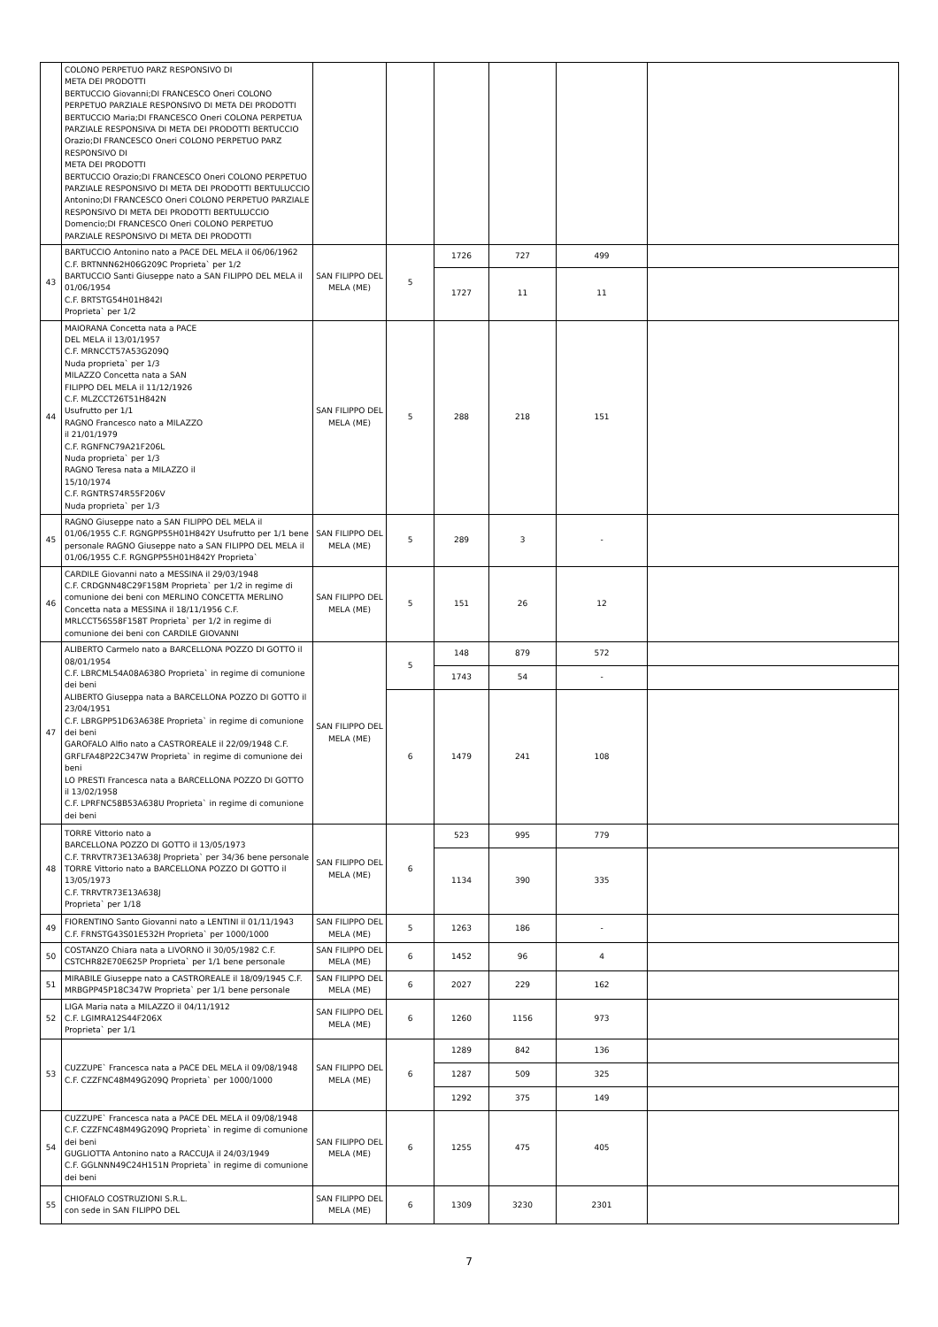| | COLONO PERPETUO PARZ RESPONSIVO DI META DEI PRODOTTI BERTUCCIO Giovanni;DI FRANCESCO Oneri COLONO PERPETUO PARZIALE RESPONSIVO DI META DEI PRODOTTI BERTUCCIO Maria;DI FRANCESCO Oneri COLONA PERPETUA PARZIALE RESPONSIVA DI META DEI PRODOTTI BERTUCCIO Orazio;DI FRANCESCO Oneri COLONO PERPETUO PARZ RESPONSIVO DI META DEI PRODOTTI BERTUCCIO Orazio;DI FRANCESCO Oneri COLONO PERPETUO PARZIALE RESPONSIVO DI META DEI PRODOTTI BERTULUCCIO Antonino;DI FRANCESCO Oneri COLONO PERPETUO PARZIALE RESPONSIVO DI META DEI PRODOTTI BERTULUCCIO Domencio;DI FRANCESCO Oneri COLONO PERPETUO PARZIALE RESPONSIVO DI META DEI PRODOTTI | | | | | | |
| 43 | BARTUCCIO Antonino nato a PACE DEL MELA il 06/06/1962 C.F. BRTNNN62H06G209C Proprieta` per 1/2 BARTUCCIO Santi Giuseppe nato a SAN FILIPPO DEL MELA il 01/06/1954 C.F. BRTSTG54H01H842I Proprieta` per 1/2 | SAN FILIPPO DEL MELA (ME) | 5 | 1726 | 727 | 499 | |
| | | | | 1727 | 11 | 11 | |
| 44 | MAIORANA Concetta nata a PACE DEL MELA il 13/01/1957 C.F. MRNCCT57A53G209Q Nuda proprieta` per 1/3 MILAZZO Concetta nata a SAN FILIPPO DEL MELA il 11/12/1926 C.F. MLZCCT26T51H842N Usufrutto per 1/1 RAGNO Francesco nato a MILAZZO il 21/01/1979 C.F. RGNFNC79A21F206L Nuda proprieta` per 1/3 RAGNO Teresa nata a MILAZZO il 15/10/1974 C.F. RGNTRS74R55F206V Nuda proprieta` per 1/3 | SAN FILIPPO DEL MELA (ME) | 5 | 288 | 218 | 151 | |
| 45 | RAGNO Giuseppe nato a SAN FILIPPO DEL MELA il 01/06/1955 C.F. RGNGPP55H01H842Y Usufrutto per 1/1 bene personale RAGNO Giuseppe nato a SAN FILIPPO DEL MELA il 01/06/1955 C.F. RGNGPP55H01H842Y Proprieta` | SAN FILIPPO DEL MELA (ME) | 5 | 289 | 3 | - | |
| 46 | CARDILE Giovanni nato a MESSINA il 29/03/1948 C.F. CRDGNN48C29F158M Proprieta` per 1/2 in regime di comunione dei beni con MERLINO CONCETTA MERLINO Concetta nata a MESSINA il 18/11/1956 C.F. MRLCCT56S58F158T Proprieta` per 1/2 in regime di comunione dei beni con CARDILE GIOVANNI | SAN FILIPPO DEL MELA (ME) | 5 | 151 | 26 | 12 | |
| 47 | ALIBERTO Carmelo nato a BARCELLONA POZZO DI GOTTO il 08/01/1954 C.F. LBRCML54A08A638O Proprieta` in regime di comunione dei beni ALIBERTO Giuseppa nata a BARCELLONA POZZO DI GOTTO il 23/04/1951 C.F. LBRGPP51D63A638E Proprieta` in regime di comunione dei beni GAROFALO Alfio nato a CASTROREALE il 22/09/1948 C.F. GRFLFA48P22C347W Proprieta` in regime di comunione dei beni LO PRESTI Francesca nata a BARCELLONA POZZO DI GOTTO il 13/02/1958 C.F. LPRFNC58B53A638U Proprieta` in regime di comunione dei beni | SAN FILIPPO DEL MELA (ME) | 5 | 148 | 879 | 572 | |
| | | | | 1743 | 54 | - | |
| | | | 6 | 1479 | 241 | 108 | |
| 48 | TORRE Vittorio nato a BARCELLONA POZZO DI GOTTO il 13/05/1973 C.F. TRRVTR73E13A638J Proprieta` per 34/36 bene personale TORRE Vittorio nato a BARCELLONA POZZO DI GOTTO il 13/05/1973 C.F. TRRVTR73E13A638J Proprieta` per 1/18 | SAN FILIPPO DEL MELA (ME) | 6 | 523 | 995 | 779 | |
| | | | | 1134 | 390 | 335 | |
| 49 | FIORENTINO Santo Giovanni nato a LENTINI il 01/11/1943 C.F. FRNSTG43S01E532H Proprieta` per 1000/1000 | SAN FILIPPO DEL MELA (ME) | 5 | 1263 | 186 | - | |
| 50 | COSTANZO Chiara nata a LIVORNO il 30/05/1982 C.F. CSTCHR82E70E625P Proprieta` per 1/1 bene personale | SAN FILIPPO DEL MELA (ME) | 6 | 1452 | 96 | 4 | |
| 51 | MIRABILE Giuseppe nato a CASTROREALE il 18/09/1945 C.F. MRBGPP45P18C347W Proprieta` per 1/1 bene personale | SAN FILIPPO DEL MELA (ME) | 6 | 2027 | 229 | 162 | |
| 52 | LIGA Maria nata a MILAZZO il 04/11/1912 C.F. LGIMRA12S44F206X Proprieta` per 1/1 | SAN FILIPPO DEL MELA (ME) | 6 | 1260 | 1156 | 973 | |
| 53 | CUZZUPE` Francesca nata a PACE DEL MELA il 09/08/1948 C.F. CZZFNC48M49G209Q Proprieta` per 1000/1000 | SAN FILIPPO DEL MELA (ME) | 6 | 1289 | 842 | 136 | |
| | | | | 1287 | 509 | 325 | |
| | | | | 1292 | 375 | 149 | |
| 54 | CUZZUPE` Francesca nata a PACE DEL MELA il 09/08/1948 C.F. CZZFNC48M49G209Q Proprieta` in regime di comunione dei beni GUGLIOTTA Antonino nato a RACCUJA il 24/03/1949 C.F. GGLNNN49C24H151N Proprieta` in regime di comunione dei beni | SAN FILIPPO DEL MELA (ME) | 6 | 1255 | 475 | 405 | |
| 55 | CHIOFALO COSTRUZIONI S.R.L. con sede in SAN FILIPPO DEL | SAN FILIPPO DEL MELA (ME) | 6 | 1309 | 3230 | 2301 | |
7